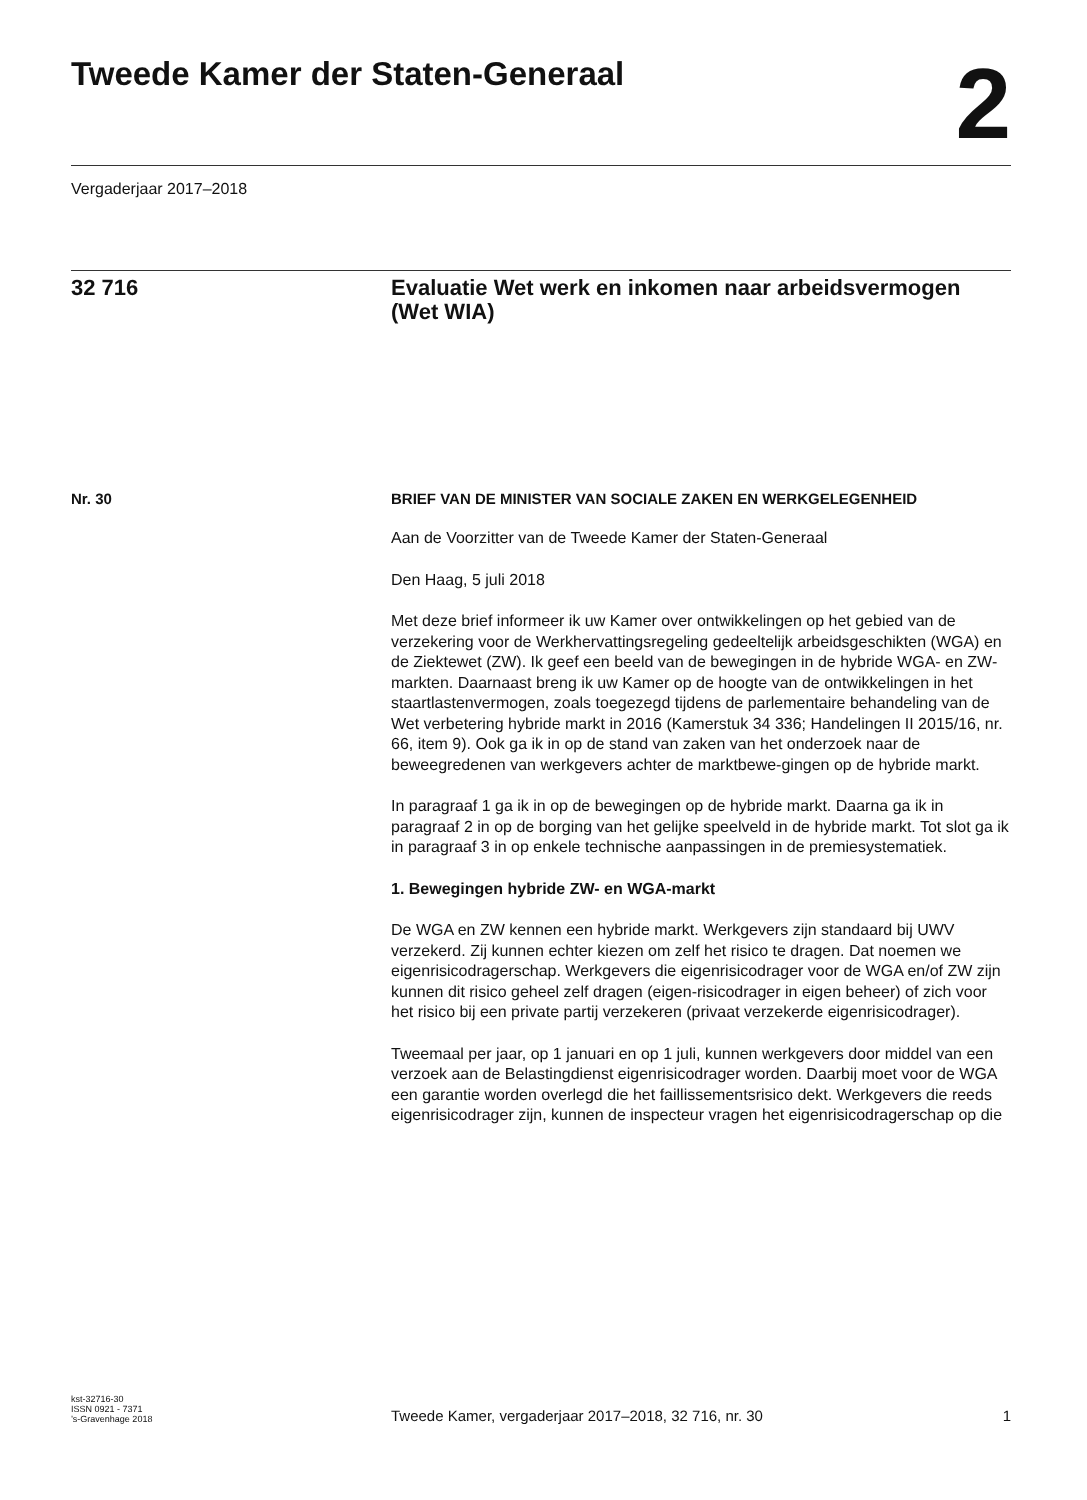Tweede Kamer der Staten-Generaal
2
Vergaderjaar 2017–2018
32 716 Evaluatie Wet werk en inkomen naar arbeidsvermogen (Wet WIA)
Nr. 30
BRIEF VAN DE MINISTER VAN SOCIALE ZAKEN EN WERKGELEGENHEID
Aan de Voorzitter van de Tweede Kamer der Staten-Generaal
Den Haag, 5 juli 2018
Met deze brief informeer ik uw Kamer over ontwikkelingen op het gebied van de verzekering voor de Werkhervattingsregeling gedeeltelijk arbeidsgeschikten (WGA) en de Ziektewet (ZW). Ik geef een beeld van de bewegingen in de hybride WGA- en ZW-markten. Daarnaast breng ik uw Kamer op de hoogte van de ontwikkelingen in het staartlastenvermogen, zoals toegezegd tijdens de parlementaire behandeling van de Wet verbetering hybride markt in 2016 (Kamerstuk 34 336; Handelingen II 2015/16, nr. 66, item 9). Ook ga ik in op de stand van zaken van het onderzoek naar de beweegredenen van werkgevers achter de marktbewe-gingen op de hybride markt.
In paragraaf 1 ga ik in op de bewegingen op de hybride markt. Daarna ga ik in paragraaf 2 in op de borging van het gelijke speelveld in de hybride markt. Tot slot ga ik in paragraaf 3 in op enkele technische aanpassingen in de premiesystematiek.
1. Bewegingen hybride ZW- en WGA-markt
De WGA en ZW kennen een hybride markt. Werkgevers zijn standaard bij UWV verzekerd. Zij kunnen echter kiezen om zelf het risico te dragen. Dat noemen we eigenrisicodragerschap. Werkgevers die eigenrisicodrager voor de WGA en/of ZW zijn kunnen dit risico geheel zelf dragen (eigen-risicodrager in eigen beheer) of zich voor het risico bij een private partij verzekeren (privaat verzekerde eigenrisicodrager).
Tweemaal per jaar, op 1 januari en op 1 juli, kunnen werkgevers door middel van een verzoek aan de Belastingdienst eigenrisicodrager worden. Daarbij moet voor de WGA een garantie worden overlegd die het faillissementsrisico dekt. Werkgevers die reeds eigenrisicodrager zijn, kunnen de inspecteur vragen het eigenrisicodragerschap op die
kst-32716-30
ISSN 0921 - 7371
’s-Gravenhage 2018
Tweede Kamer, vergaderjaar 2017–2018, 32 716, nr. 30
1